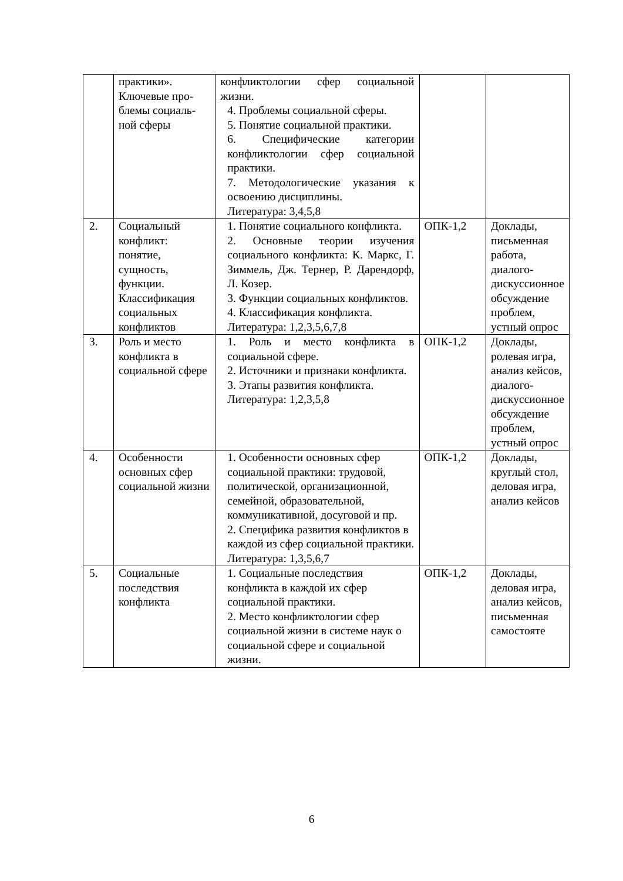| | практики». Ключевые про- блемы социаль- ной сферы | конфликтологии сфер социальной жизни. 4. Проблемы социальной сферы. 5. Понятие социальной практики. 6. Специфические категории конфликтологии сфер социальной практики. 7. Методологические указания к освоению дисциплины. Литература: 3,4,5,8 | | |
| 2. | Социальный конфликт: понятие, сущность, функции. Классификация социальных конфликтов | 1. Понятие социального конфликта. 2. Основные теории изучения социального конфликта: К. Маркс, Г. Зиммель, Дж. Тернер, Р. Дарендорф, Л. Козер. 3. Функции социальных конфликтов. 4. Классификация конфликта. Литература: 1,2,3,5,6,7,8 | ОПК-1,2 | Доклады, письменная работа, диалого-дискуссионное обсуждение проблем, устный опрос |
| 3. | Роль и место конфликта в социальной сфере | 1. Роль и место конфликта в социальной сфере. 2. Источники и признаки конфликта. 3. Этапы развития конфликта. Литература: 1,2,3,5,8 | ОПК-1,2 | Доклады, ролевая игра, анализ кейсов, диалого-дискуссионное обсуждение проблем, устный опрос |
| 4. | Особенности основных сфер социальной жизни | 1. Особенности основных сфер социальной практики: трудовой, политической, организационной, семейной, образовательной, коммуникативной, досуговой и пр. 2. Специфика развития конфликтов в каждой из сфер социальной практики. Литература: 1,3,5,6,7 | ОПК-1,2 | Доклады, круглый стол, деловая игра, анализ кейсов |
| 5. | Социальные последствия конфликта | 1. Социальные последствия конфликта в каждой их сфер социальной практики. 2. Место конфликтологии сфер социальной жизни в системе наук о социальной сфере и социальной жизни. | ОПК-1,2 | Доклады, деловая игра, анализ кейсов, письменная самостояте |
6